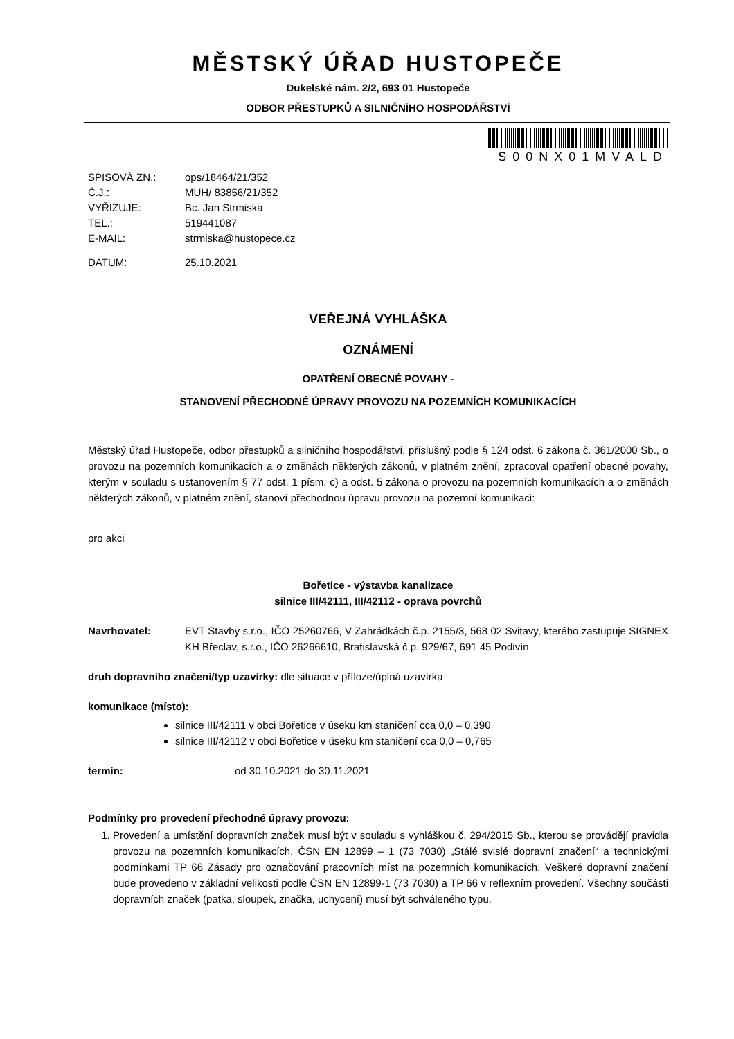MĚSTSKÝ ÚŘAD HUSTOPEČE
Dukelské nám. 2/2, 693 01 Hustopeče
ODBOR PŘESTUPKŮ A SILNIČNÍHO HOSPODÁŘSTVÍ
S00NX01MVALD
| SPISOVÁ ZN.: | ops/18464/21/352 |
| Č.J.: | MUH/ 83856/21/352 |
| VYŘIZUJE: | Bc. Jan Strmiska |
| TEL.: | 519441087 |
| E-MAIL: | strmiska@hustopece.cz |
| DATUM: | 25.10.2021 |
VEŘEJNÁ VYHLÁŠKA
OZNÁMENÍ
OPATŘENÍ OBECNÉ POVAHY -
STANOVENÍ PŘECHODNÉ ÚPRAVY PROVOZU NA POZEMNÍCH KOMUNIKACÍCH
Městský úřad Hustopeče, odbor přestupků a silničního hospodářství, příslušný podle § 124 odst. 6 zákona č. 361/2000 Sb., o provozu na pozemních komunikacích a o změnách některých zákonů, v platném znění, zpracoval opatření obecné povahy, kterým v souladu s ustanovením § 77 odst. 1 písm. c) a odst. 5 zákona o provozu na pozemních komunikacích a o změnách některých zákonů, v platném znění, stanoví přechodnou úpravu provozu na pozemní komunikaci:
pro akci
Bořetice - výstavba kanalizace
silnice III/42111, III/42112 - oprava povrchů
Navrhovatel: EVT Stavby s.r.o., IČO 25260766, V Zahrádkách č.p. 2155/3, 568 02 Svitavy, kterého zastupuje SIGNEX KH Břeclav, s.r.o., IČO 26266610, Bratislavská č.p. 929/67, 691 45 Podivín
druh dopravního značení/typ uzavírky: dle situace v příloze/úplná uzavírka
komunikace (místo):
silnice III/42111 v obci Bořetice v úseku km staničení cca 0,0 – 0,390
silnice III/42112 v obci Bořetice v úseku km staničení cca 0,0 – 0,765
termín: od 30.10.2021 do 30.11.2021
Podmínky pro provedení přechodné úpravy provozu:
1. Provedení a umístění dopravních značek musí být v souladu s vyhláškou č. 294/2015 Sb., kterou se provádějí pravidla provozu na pozemních komunikacích, ČSN EN 12899 – 1 (73 7030) „Stálé svislé dopravní značení“ a technickými podmínkami TP 66 Zásady pro označování pracovních míst na pozemních komunikacích. Veškeré dopravní značení bude provedeno v základní velikosti podle ČSN EN 12899-1 (73 7030) a TP 66 v reflexním provedení. Všechny součásti dopravních značek (patka, sloupek, značka, uchycení) musí být schváleného typu.